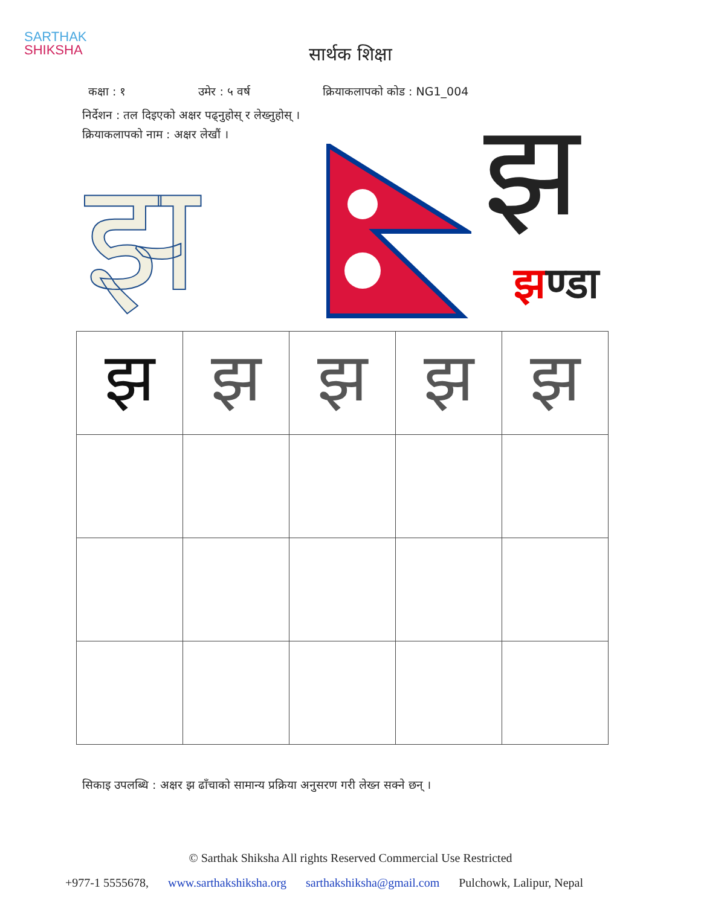SARTHAK
SHIKSHA
सार्थक शिक्षा
कक्षा : १ उमेर : ५ वर्ष क्रियाकलापको कोड : NG1_004
निर्देशन : तल दिइएको अक्षर पढ्नुहोस् र लेख्नुहोस् ।
क्रियाकलापको नाम : अक्षर लेखौं ।
झ झ
झण्डा
| झ | झ | झ | झ | झ |
सिकाइ उपलब्धि : अक्षर झ ढाँचाको सामान्य प्रक्रिया अनुसरण गरी लेख्न सक्ने छन् ।
© Sarthak Shiksha All rights Reserved Commercial Use Restricted
+977-1 5555678, www.sarthakshiksha.org sarthakshiksha@gmail.com Pulchowk, Lalipur, Nepal